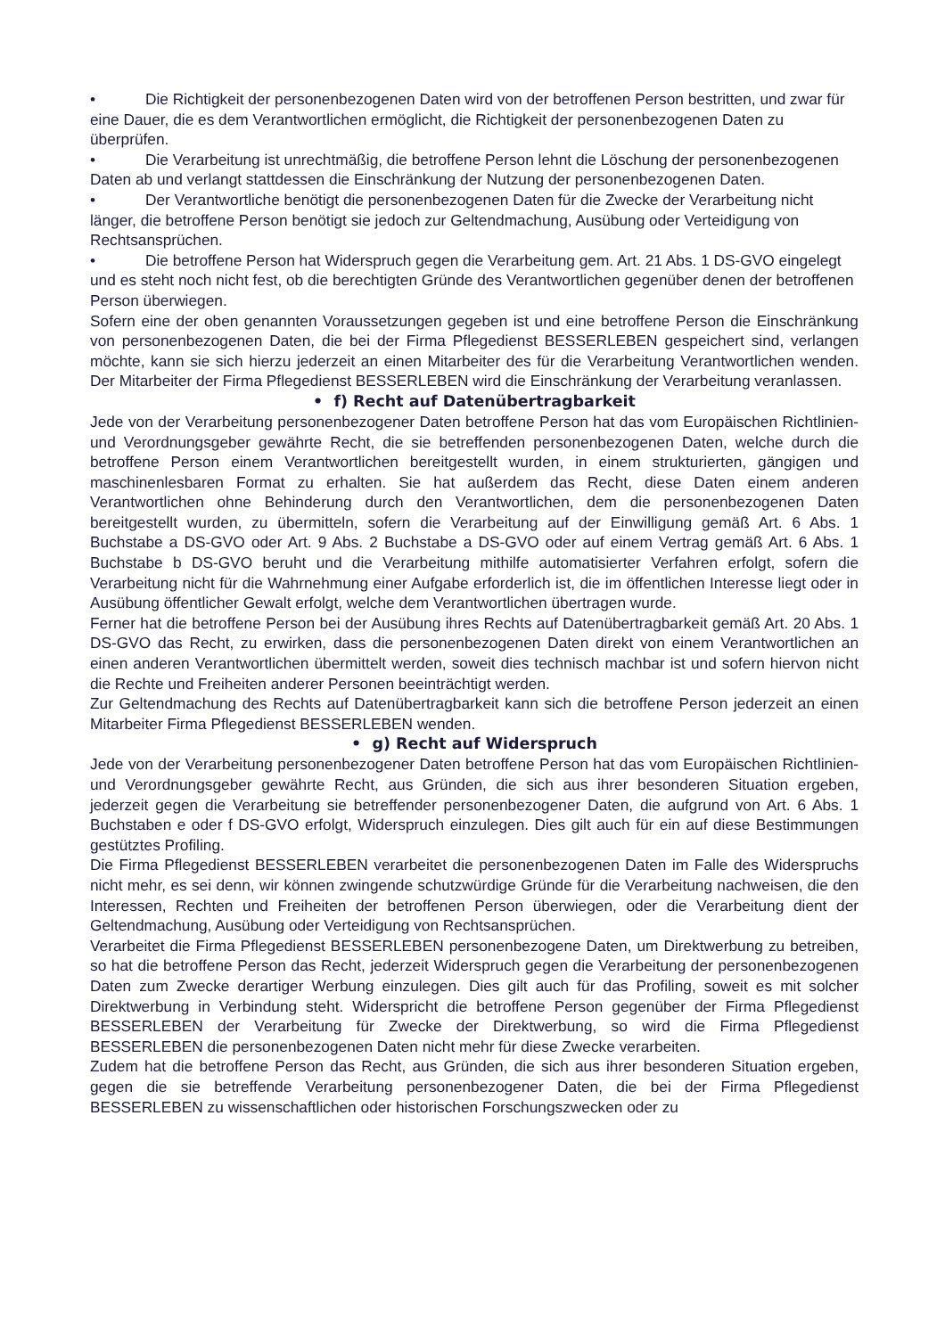• Die Richtigkeit der personenbezogenen Daten wird von der betroffenen Person bestritten, und zwar für eine Dauer, die es dem Verantwortlichen ermöglicht, die Richtigkeit der personenbezogenen Daten zu überprüfen.
• Die Verarbeitung ist unrechtmäßig, die betroffene Person lehnt die Löschung der personenbezogenen Daten ab und verlangt stattdessen die Einschränkung der Nutzung der personenbezogenen Daten.
• Der Verantwortliche benötigt die personenbezogenen Daten für die Zwecke der Verarbeitung nicht länger, die betroffene Person benötigt sie jedoch zur Geltendmachung, Ausübung oder Verteidigung von Rechtsansprüchen.
• Die betroffene Person hat Widerspruch gegen die Verarbeitung gem. Art. 21 Abs. 1 DS-GVO eingelegt und es steht noch nicht fest, ob die berechtigten Gründe des Verantwortlichen gegenüber denen der betroffenen Person überwiegen.
Sofern eine der oben genannten Voraussetzungen gegeben ist und eine betroffene Person die Einschränkung von personenbezogenen Daten, die bei der Firma Pflegedienst BESSERLEBEN gespeichert sind, verlangen möchte, kann sie sich hierzu jederzeit an einen Mitarbeiter des für die Verarbeitung Verantwortlichen wenden. Der Mitarbeiter der Firma Pflegedienst BESSERLEBEN wird die Einschränkung der Verarbeitung veranlassen.
• f) Recht auf Datenübertragbarkeit
Jede von der Verarbeitung personenbezogener Daten betroffene Person hat das vom Europäischen Richtlinien- und Verordnungsgeber gewährte Recht, die sie betreffenden personenbezogenen Daten, welche durch die betroffene Person einem Verantwortlichen bereitgestellt wurden, in einem strukturierten, gängigen und maschinenlesbaren Format zu erhalten. Sie hat außerdem das Recht, diese Daten einem anderen Verantwortlichen ohne Behinderung durch den Verantwortlichen, dem die personenbezogenen Daten bereitgestellt wurden, zu übermitteln, sofern die Verarbeitung auf der Einwilligung gemäß Art. 6 Abs. 1 Buchstabe a DS-GVO oder Art. 9 Abs. 2 Buchstabe a DS-GVO oder auf einem Vertrag gemäß Art. 6 Abs. 1 Buchstabe b DS-GVO beruht und die Verarbeitung mithilfe automatisierter Verfahren erfolgt, sofern die Verarbeitung nicht für die Wahrnehmung einer Aufgabe erforderlich ist, die im öffentlichen Interesse liegt oder in Ausübung öffentlicher Gewalt erfolgt, welche dem Verantwortlichen übertragen wurde.
Ferner hat die betroffene Person bei der Ausübung ihres Rechts auf Datenübertragbarkeit gemäß Art. 20 Abs. 1 DS-GVO das Recht, zu erwirken, dass die personenbezogenen Daten direkt von einem Verantwortlichen an einen anderen Verantwortlichen übermittelt werden, soweit dies technisch machbar ist und sofern hiervon nicht die Rechte und Freiheiten anderer Personen beeinträchtigt werden.
Zur Geltendmachung des Rechts auf Datenübertragbarkeit kann sich die betroffene Person jederzeit an einen Mitarbeiter Firma Pflegedienst BESSERLEBEN wenden.
• g) Recht auf Widerspruch
Jede von der Verarbeitung personenbezogener Daten betroffene Person hat das vom Europäischen Richtlinien- und Verordnungsgeber gewährte Recht, aus Gründen, die sich aus ihrer besonderen Situation ergeben, jederzeit gegen die Verarbeitung sie betreffender personenbezogener Daten, die aufgrund von Art. 6 Abs. 1 Buchstaben e oder f DS-GVO erfolgt, Widerspruch einzulegen. Dies gilt auch für ein auf diese Bestimmungen gestütztes Profiling.
Die Firma Pflegedienst BESSERLEBEN verarbeitet die personenbezogenen Daten im Falle des Widerspruchs nicht mehr, es sei denn, wir können zwingende schutzwürdige Gründe für die Verarbeitung nachweisen, die den Interessen, Rechten und Freiheiten der betroffenen Person überwiegen, oder die Verarbeitung dient der Geltendmachung, Ausübung oder Verteidigung von Rechtsansprüchen.
Verarbeitet die Firma Pflegedienst BESSERLEBEN personenbezogene Daten, um Direktwerbung zu betreiben, so hat die betroffene Person das Recht, jederzeit Widerspruch gegen die Verarbeitung der personenbezogenen Daten zum Zwecke derartiger Werbung einzulegen. Dies gilt auch für das Profiling, soweit es mit solcher Direktwerbung in Verbindung steht. Widerspricht die betroffene Person gegenüber der Firma Pflegedienst BESSERLEBEN der Verarbeitung für Zwecke der Direktwerbung, so wird die Firma Pflegedienst BESSERLEBEN die personenbezogenen Daten nicht mehr für diese Zwecke verarbeiten.
Zudem hat die betroffene Person das Recht, aus Gründen, die sich aus ihrer besonderen Situation ergeben, gegen die sie betreffende Verarbeitung personenbezogener Daten, die bei der Firma Pflegedienst BESSERLEBEN zu wissenschaftlichen oder historischen Forschungszwecken oder zu